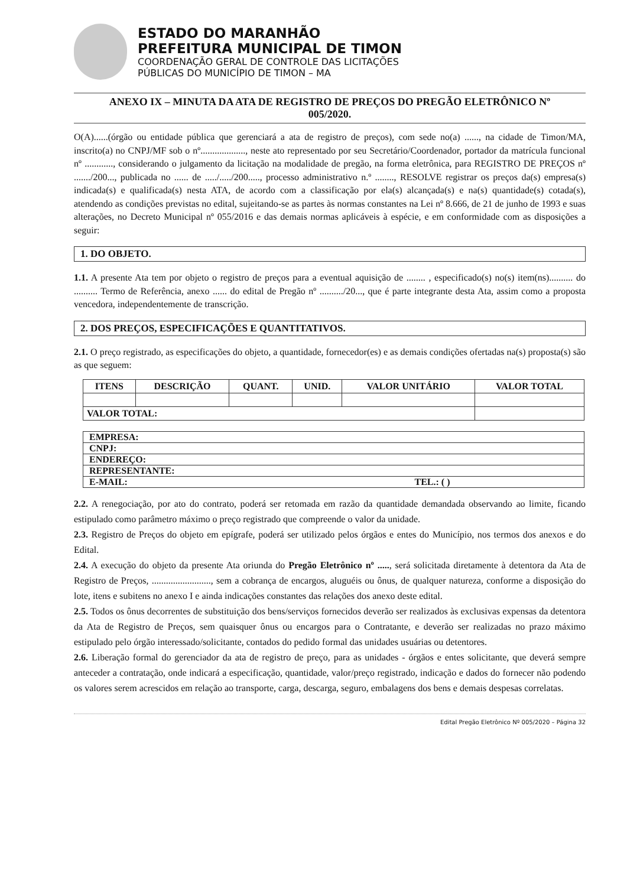ESTADO DO MARANHÃO
PREFEITURA MUNICIPAL DE TIMON
COORDENAÇÃO GERAL DE CONTROLE DAS LICITAÇÕES
PÚBLICAS DO MUNICÍPIO DE TIMON – MA
ANEXO IX – MINUTA DA ATA DE REGISTRO DE PREÇOS DO PREGÃO ELETRÔNICO Nº
005/2020.
O(A)......(órgão ou entidade pública que gerenciará a ata de registro de preços), com sede no(a) ......, na cidade de Timon/MA, inscrito(a) no CNPJ/MF sob o nº..................., neste ato representado por seu Secretário/Coordenador, portador da matrícula funcional nº ............, considerando o julgamento da licitação na modalidade de pregão, na forma eletrônica, para REGISTRO DE PREÇOS nº ......./200..., publicada no ...... de ...../...../200....., processo administrativo n.º ........, RESOLVE registrar os preços da(s) empresa(s) indicada(s) e qualificada(s) nesta ATA, de acordo com a classificação por ela(s) alcançada(s) e na(s) quantidade(s) cotada(s), atendendo as condições previstas no edital, sujeitando-se as partes às normas constantes na Lei nº 8.666, de 21 de junho de 1993 e suas alterações, no Decreto Municipal nº 055/2016 e das demais normas aplicáveis à espécie, e em conformidade com as disposições a seguir:
1. DO OBJETO.
1.1. A presente Ata tem por objeto o registro de preços para a eventual aquisição de ........ , especificado(s) no(s) item(ns).......... do .......... Termo de Referência, anexo ...... do edital de Pregão nº ........../20..., que é parte integrante desta Ata, assim como a proposta vencedora, independentemente de transcrição.
2. DOS PREÇOS, ESPECIFICAÇÕES E QUANTITATIVOS.
2.1. O preço registrado, as especificações do objeto, a quantidade, fornecedor(es) e as demais condições ofertadas na(s) proposta(s) são as que seguem:
| ITENS | DESCRIÇÃO | QUANT. | UNID. | VALOR UNITÁRIO | VALOR TOTAL |
| --- | --- | --- | --- | --- | --- |
| VALOR TOTAL: | | | | | |
| EMPRESA: | |
| CNPJ: | |
| ENDEREÇO: | |
| REPRESENTANTE: | |
| E-MAIL: | TEL.: ( ) |
2.2. A renegociação, por ato do contrato, poderá ser retomada em razão da quantidade demandada observando ao limite, ficando estipulado como parâmetro máximo o preço registrado que compreende o valor da unidade.
2.3. Registro de Preços do objeto em epígrafe, poderá ser utilizado pelos órgãos e entes do Município, nos termos dos anexos e do Edital.
2.4. A execução do objeto da presente Ata oriunda do Pregão Eletrônico nº ....., será solicitada diretamente à detentora da Ata de Registro de Preços, ........................., sem a cobrança de encargos, aluguéis ou ônus, de qualquer natureza, conforme a disposição do lote, itens e subitens no anexo I e ainda indicações constantes das relações dos anexo deste edital.
2.5. Todos os ônus decorrentes de substituição dos bens/serviços fornecidos deverão ser realizados às exclusivas expensas da detentora da Ata de Registro de Preços, sem quaisquer ônus ou encargos para o Contratante, e deverão ser realizadas no prazo máximo estipulado pelo órgão interessado/solicitante, contados do pedido formal das unidades usuárias ou detentores.
2.6. Liberação formal do gerenciador da ata de registro de preço, para as unidades - órgãos e entes solicitante, que deverá sempre anteceder a contratação, onde indicará a especificação, quantidade, valor/preço registrado, indicação e dados do fornecer não podendo os valores serem acrescidos em relação ao transporte, carga, descarga, seguro, embalagens dos bens e demais despesas correlatas.
Edital Pregão Eletrônico Nº 005/2020 – Página 32